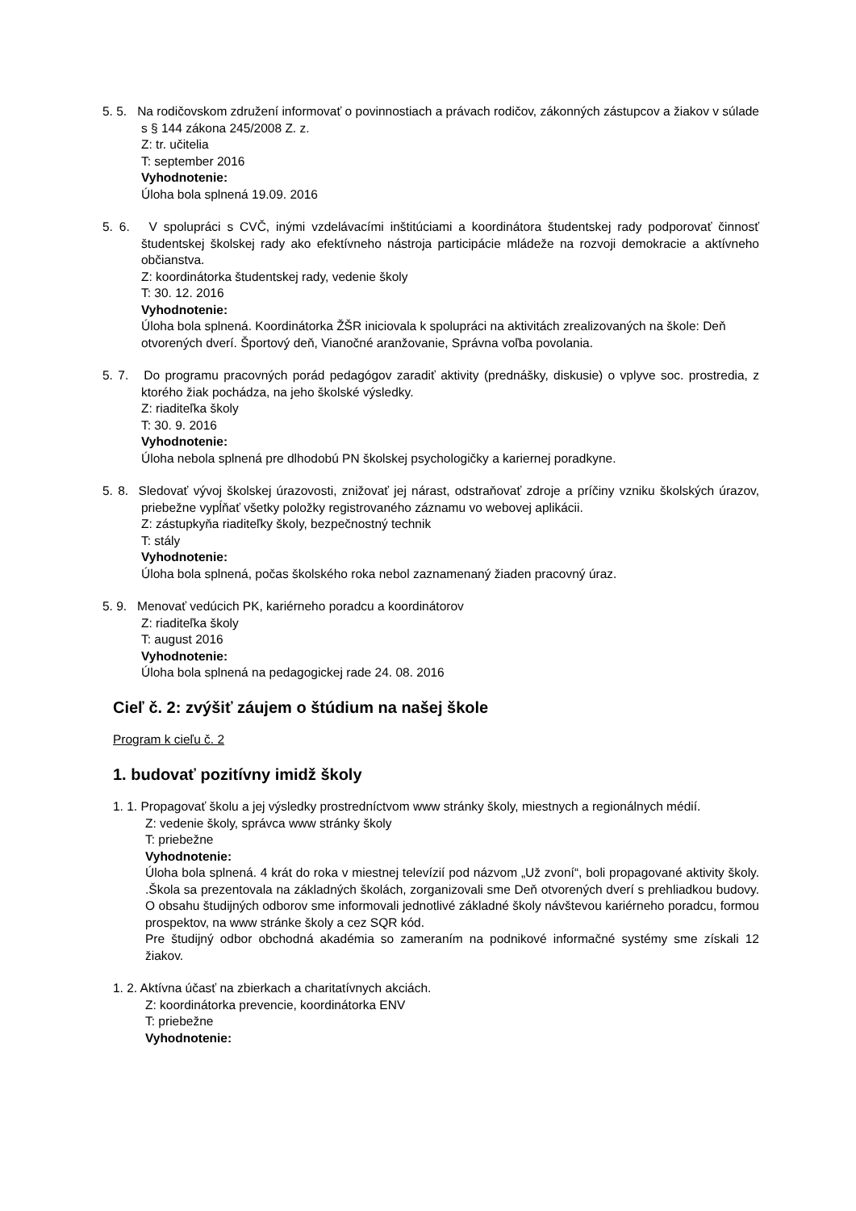5. 5. Na rodičovskom združení informovať o povinnostiach a právach rodičov, zákonných zástupcov a žiakov v súlade s § 144 zákona 245/2008 Z. z.
Z: tr. učitelia
T: september 2016
Vyhodnotenie:
Úloha bola splnená 19.09. 2016
5. 6. V spolupráci s CVČ, inými vzdelávacími inštitúciami a koordinátora študentskej rady podporovať činnosť študentskej školskej rady ako efektívneho nástroja participácie mládeže na rozvoji demokracie a aktívneho občianstva.
Z: koordinátorka študentskej rady, vedenie školy
T: 30. 12. 2016
Vyhodnotenie:
Úloha bola splnená. Koordinátorka ŽŠR iniciovala k spolupráci na aktivitách zrealizovaných na škole: Deň otvorených dverí. Športový deň, Vianočné aranžovanie, Správna voľba povolania.
5. 7. Do programu pracovných porád pedagógov zaradiť aktivity (prednášky, diskusie) o vplyve soc. prostredia, z ktorého žiak pochádza, na jeho školské výsledky.
Z: riaditeľka školy
T: 30. 9. 2016
Vyhodnotenie:
Úloha nebola splnená pre dlhodobú PN školskej psychologičky a kariernej poradkyne.
5. 8. Sledovať vývoj školskej úrazovosti, znižovať jej nárast, odstraňovať zdroje a príčiny vzniku školských úrazov, priebežne vypĺňať všetky položky registrovaného záznamu vo webovej aplikácii.
Z: zástupkyňa riaditeľky školy, bezpečnostný technik
T: stály
Vyhodnotenie:
Úloha bola splnená, počas školského roka nebol zaznamenaný žiaden pracovný úraz.
5. 9. Menovať vedúcich PK, kariérneho poradcu a koordinátorov
Z: riaditeľka školy
T: august 2016
Vyhodnotenie:
Úloha bola splnená na pedagogickej rade 24. 08. 2016
Cieľ č. 2: zvýšiť záujem o štúdium na našej škole
Program k cieľu č. 2
1. budovať pozitívny imidž školy
1. 1. Propagovať školu a jej výsledky prostredníctvom www stránky školy, miestnych a regionálnych médií.
Z: vedenie školy, správca www stránky školy
T: priebežne
Vyhodnotenie:
Úloha bola splnená. 4 krát do roka v miestnej televízií pod názvom „Už zvoní“, boli propagované aktivity školy. .Škola sa prezentovala na základných školách, zorganizovali sme Deň otvorených dverí s prehliadkou budovy. O obsahu študijných odborov sme informovali jednotlivé základné školy návštevou kariérneho poradcu, formou prospektov, na www stránke školy a cez SQR kód.
Pre študijný odbor obchodná akadémia so zameraním na podnikové informačné systémy sme získali 12 žiakov.
1. 2. Aktívna účasť na zbierkach a charitatívnych akciách.
Z: koordinátorka prevencie, koordinátorka ENV
T: priebežne
Vyhodnotenie: